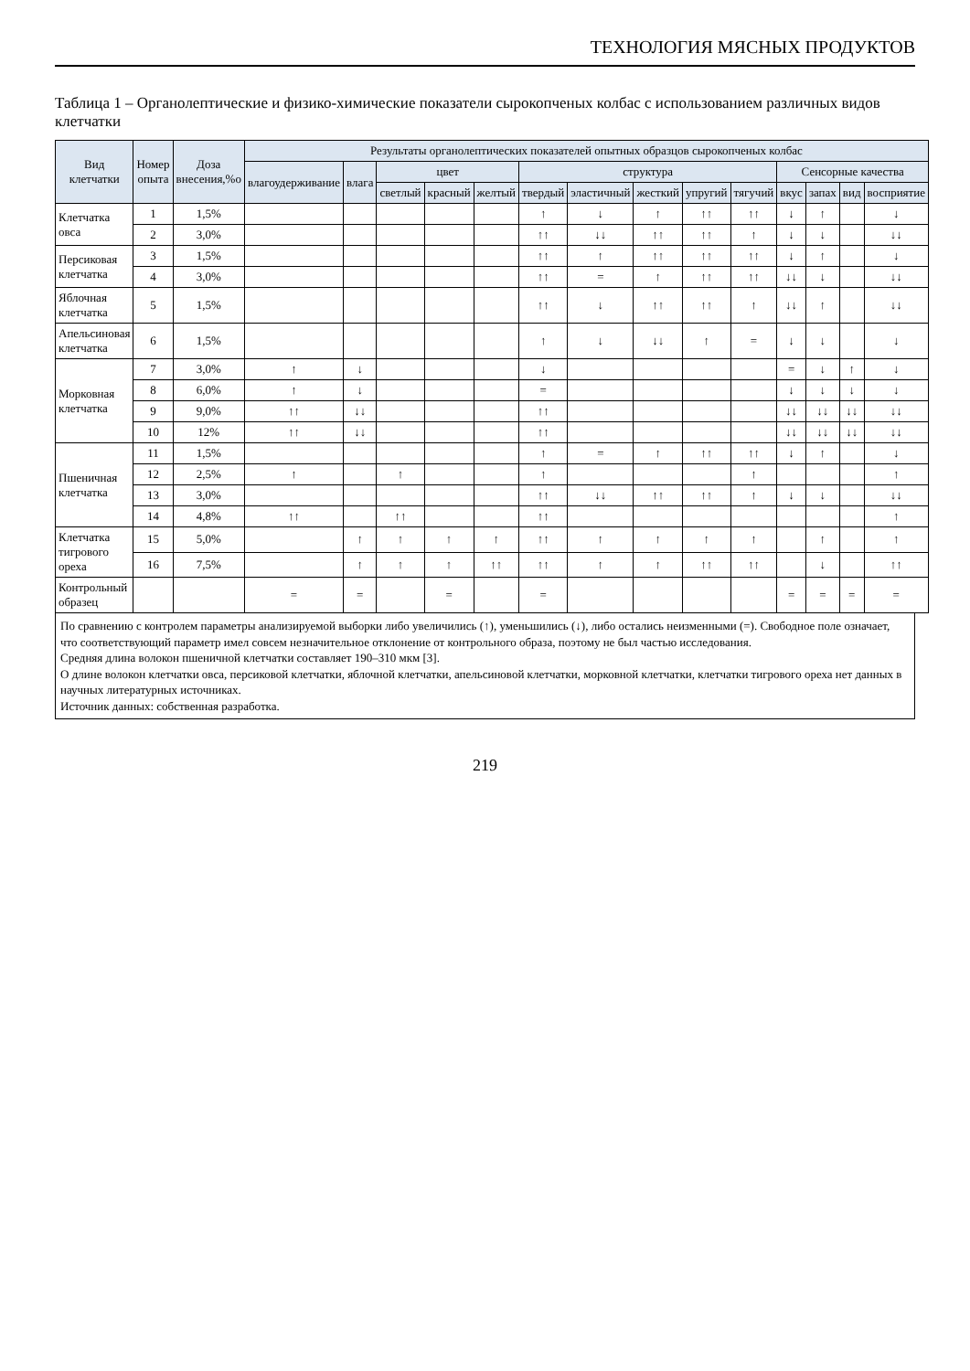ТЕХНОЛОГИЯ МЯСНЫХ ПРОДУКТОВ
Таблица 1 – Органолептические и физико-химические показатели сырокопченых колбас с использованием различных видов клетчатки
| Вид клетчатки | Номер опыта | Доза внесения,%о | Результаты органолептических показателей опытных образцов сырокопченых колбас | | | | | | | | | | | | | |
| --- | --- | --- | --- | --- | --- | --- | --- | --- | --- | --- | --- | --- | --- | --- | --- | --- |
| | | | влагоудерживание | влага | цвет | | | структура | | | | | Сенсорные качества | | | |
| | | | | | светлый | красный | желтый | твердый | эластичный | жесткий | упругий | тягучий | вкус | запах | вид | восприятие |
| Клетчатка овса | 1 | 1,5% | | | | | | ↑ | ↓ | ↑ | ↑↑ | ↑↑ | ↓ | ↑ | | ↓ |
| | 2 | 3,0% | | | | | | ↑↑ | ↓↓ | ↑↑ | ↑↑ | ↑ | ↓ | ↓ | | ↓↓ |
| Персиковая клетчатка | 3 | 1,5% | | | | | | ↑↑ | ↑ | ↑↑ | ↑↑ | ↑↑ | ↓ | ↑ | | ↓ |
| | 4 | 3,0% | | | | | | ↑↑ | = | ↑ | ↑↑ | ↑↑ | ↓↓ | ↓ | | ↓↓ |
| Яблочная клетчатка | 5 | 1,5% | | | | | | ↑↑ | ↓ | ↑↑ | ↑↑ | ↑ | ↓↓ | ↑ | | ↓↓ |
| Апельсиновая клетчатка | 6 | 1,5% | | | | | | ↑ | ↓ | ↓↓ | ↑ | = | ↓ | ↓ | | ↓ |
| Морковная клетчатка | 7 | 3,0% | ↑ | ↓ | | | | ↓ | | | | | = | ↓ | ↑ | ↓ |
| | 8 | 6,0% | ↑ | ↓ | | | | = | | | | | ↓ | ↓ | ↓ | ↓ |
| | 9 | 9,0% | ↑↑ | ↓↓ | | | | ↑↑ | | | | | ↓↓ | ↓↓ | ↓↓ | ↓↓ |
| | 10 | 12% | ↑↑ | ↓↓ | | | | ↑↑ | | | | | ↓↓ | ↓↓ | ↓↓ | ↓↓ |
| Пшеничная клетчатка | 11 | 1,5% | | | | | | ↑ | = | ↑ | ↑↑ | ↑↑ | ↓ | ↑ | | ↓ |
| | 12 | 2,5% | ↑ | | ↑ | | | ↑ | | | | ↑ | | | | ↑ |
| | 13 | 3,0% | | | | | | ↑↑ | ↓↓ | ↑↑ | ↑↑ | ↑ | ↓ | ↓ | | ↓↓ |
| | 14 | 4,8% | ↑↑ | | ↑↑ | | | ↑↑ | | | | | | | | ↑ |
| Клетчатка тигрового ореха | 15 | 5,0% | | ↑ | ↑ | ↑ | ↑ | ↑↑ | ↑ | ↑ | ↑ | ↑ | | ↑ | | ↑ |
| | 16 | 7,5% | | ↑ | ↑ | ↑ | ↑↑ | ↑↑ | ↑ | ↑ | ↑↑ | ↑↑ | | ↓ | | ↑↑ |
| Контрольный образец | | | = | = | | = | | = | | | | | = | = | = | = |
По сравнению с контролем параметры анализируемой выборки либо увеличились (↑), уменьшились (↓), либо остались неизменными (=). Свободное поле означает, что соответствующий параметр имел совсем незначительное отклонение от контрольного образа, поэтому не был частью исследования.
Средняя длина волокон пшеничной клетчатки составляет 190–310 мкм [3].
О длине волокон клетчатки овса, персиковой клетчатки, яблочной клетчатки, апельсиновой клетчатки, морковной клетчатки, клетчатки тигрового ореха нет данных в научных литературных источниках.
Источник данных: собственная разработка.
219